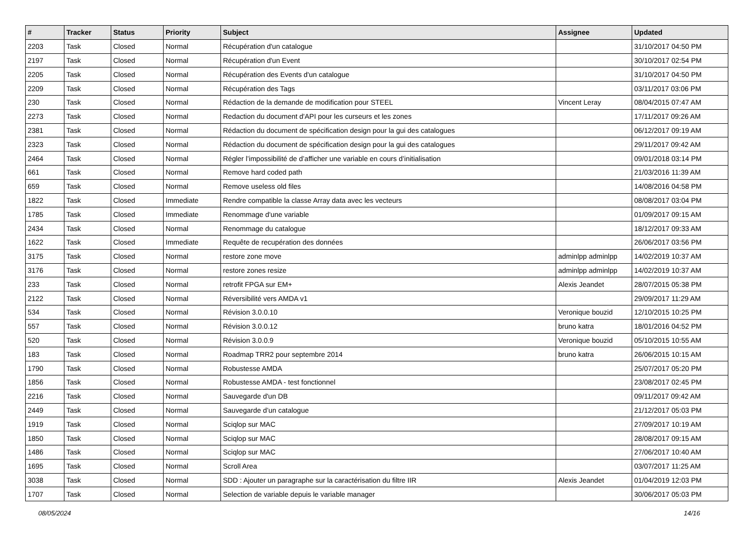| # | Tracker | Status | Priority | Subject | Assignee | Updated |
| --- | --- | --- | --- | --- | --- | --- |
| 2203 | Task | Closed | Normal | Récupération d'un catalogue | | 31/10/2017 04:50 PM |
| 2197 | Task | Closed | Normal | Récupération d'un Event | | 30/10/2017 02:54 PM |
| 2205 | Task | Closed | Normal | Récupération des Events d'un catalogue | | 31/10/2017 04:50 PM |
| 2209 | Task | Closed | Normal | Récupération des Tags | | 03/11/2017 03:06 PM |
| 230 | Task | Closed | Normal | Rédaction de la demande de modification pour STEEL | Vincent Leray | 08/04/2015 07:47 AM |
| 2273 | Task | Closed | Normal | Redaction du document d'API pour les curseurs et les zones | | 17/11/2017 09:26 AM |
| 2381 | Task | Closed | Normal | Rédaction du document de spécification design pour la gui des catalogues | | 06/12/2017 09:19 AM |
| 2323 | Task | Closed | Normal | Rédaction du document de spécification design pour la gui des catalogues | | 29/11/2017 09:42 AM |
| 2464 | Task | Closed | Normal | Régler l’impossibilité de d’afficher une variable en cours d’initialisation | | 09/01/2018 03:14 PM |
| 661 | Task | Closed | Normal | Remove hard coded path | | 21/03/2016 11:39 AM |
| 659 | Task | Closed | Normal | Remove useless old files | | 14/08/2016 04:58 PM |
| 1822 | Task | Closed | Immediate | Rendre compatible la classe Array data avec les vecteurs | | 08/08/2017 03:04 PM |
| 1785 | Task | Closed | Immediate | Renommage d'une variable | | 01/09/2017 09:15 AM |
| 2434 | Task | Closed | Normal | Renommage du catalogue | | 18/12/2017 09:33 AM |
| 1622 | Task | Closed | Immediate | Requête de recupération des données | | 26/06/2017 03:56 PM |
| 3175 | Task | Closed | Normal | restore zone move | adminlpp adminlpp | 14/02/2019 10:37 AM |
| 3176 | Task | Closed | Normal | restore zones resize | adminlpp adminlpp | 14/02/2019 10:37 AM |
| 233 | Task | Closed | Normal | retrofit FPGA sur EM+ | Alexis Jeandet | 28/07/2015 05:38 PM |
| 2122 | Task | Closed | Normal | Réversibilité vers AMDA v1 | | 29/09/2017 11:29 AM |
| 534 | Task | Closed | Normal | Révision 3.0.0.10 | Veronique bouzid | 12/10/2015 10:25 PM |
| 557 | Task | Closed | Normal | Révision 3.0.0.12 | bruno katra | 18/01/2016 04:52 PM |
| 520 | Task | Closed | Normal | Révision 3.0.0.9 | Veronique bouzid | 05/10/2015 10:55 AM |
| 183 | Task | Closed | Normal | Roadmap TRR2 pour septembre 2014 | bruno katra | 26/06/2015 10:15 AM |
| 1790 | Task | Closed | Normal | Robustesse AMDA | | 25/07/2017 05:20 PM |
| 1856 | Task | Closed | Normal | Robustesse AMDA - test fonctionnel | | 23/08/2017 02:45 PM |
| 2216 | Task | Closed | Normal | Sauvegarde d'un DB | | 09/11/2017 09:42 AM |
| 2449 | Task | Closed | Normal | Sauvegarde d’un catalogue | | 21/12/2017 05:03 PM |
| 1919 | Task | Closed | Normal | Sciqlop sur MAC | | 27/09/2017 10:19 AM |
| 1850 | Task | Closed | Normal | Sciqlop sur MAC | | 28/08/2017 09:15 AM |
| 1486 | Task | Closed | Normal | Sciqlop sur MAC | | 27/06/2017 10:40 AM |
| 1695 | Task | Closed | Normal | Scroll Area | | 03/07/2017 11:25 AM |
| 3038 | Task | Closed | Normal | SDD : Ajouter un paragraphe sur la caractérisation du filtre IIR | Alexis Jeandet | 01/04/2019 12:03 PM |
| 1707 | Task | Closed | Normal | Selection de variable depuis le variable manager | | 30/06/2017 05:03 PM |
08/05/2024 14/16